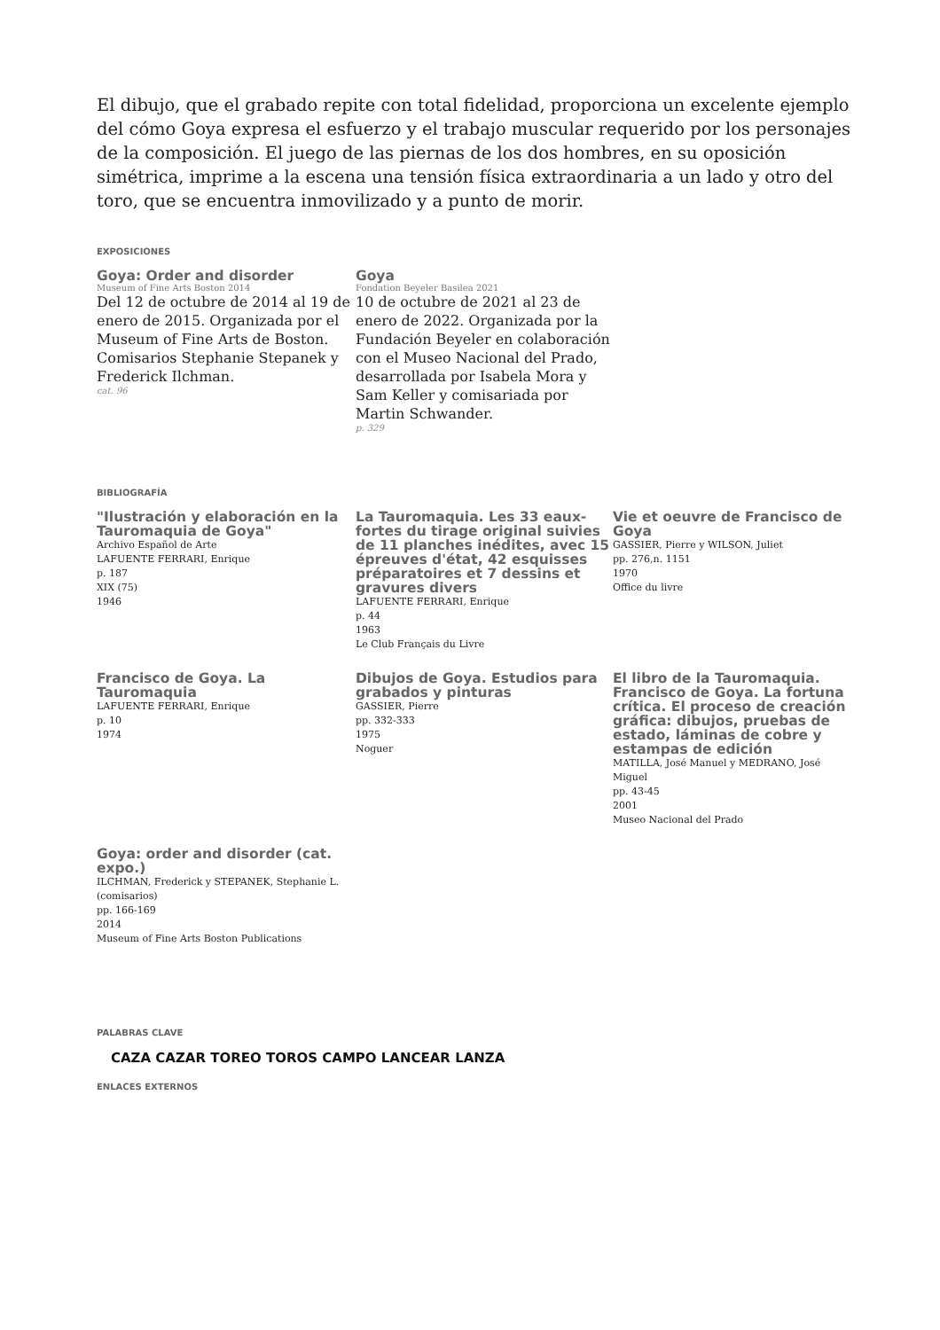El dibujo, que el grabado repite con total fidelidad, proporciona un excelente ejemplo del cómo Goya expresa el esfuerzo y el trabajo muscular requerido por los personajes de la composición. El juego de las piernas de los dos hombres, en su oposición simétrica, imprime a la escena una tensión física extraordinaria a un lado y otro del toro, que se encuentra inmovilizado y a punto de morir.
EXPOSICIONES
Goya: Order and disorder
Museum of Fine Arts Boston 2014
Del 12 de octubre de 2014 al 19 de enero de 2015. Organizada por el Museum of Fine Arts de Boston. Comisarios Stephanie Stepanek y Frederick Ilchman.
cat. 96
Goya
Fondation Beyeler Basilea 2021
10 de octubre de 2021 al 23 de enero de 2022. Organizada por la Fundación Beyeler en colaboración con el Museo Nacional del Prado, desarrollada por Isabela Mora y Sam Keller y comisariada por Martin Schwander.
p. 329
BIBLIOGRAFÍA
"Ilustración y elaboración en la Tauromaquia de Goya"
Archivo Español de Arte
LAFUENTE FERRARI, Enrique
p. 187
XIX (75)
1946
La Tauromaquia. Les 33 eaux-fortes du tirage original suivies de 11 planches inédites, avec 15 épreuves d'état, 42 esquisses préparatoires et 7 dessins et gravures divers
LAFUENTE FERRARI, Enrique
p. 44
1963
Le Club Français du Livre
Vie et oeuvre de Francisco de Goya
GASSIER, Pierre y WILSON, Juliet
pp. 276,n. 1151
1970
Office du livre
Francisco de Goya. La Tauromaquia
LAFUENTE FERRARI, Enrique
p. 10
1974
Dibujos de Goya. Estudios para grabados y pinturas
GASSIER, Pierre
pp. 332-333
1975
Noguer
El libro de la Tauromaquia. Francisco de Goya. La fortuna crítica. El proceso de creación gráfica: dibujos, pruebas de estado, láminas de cobre y estampas de edición
MATILLA, José Manuel y MEDRANO, José Miguel
pp. 43-45
2001
Museo Nacional del Prado
Goya: order and disorder (cat. expo.)
ILCHMAN, Frederick y STEPANEK, Stephanie L. (comisarios)
pp. 166-169
2014
Museum of Fine Arts Boston Publications
PALABRAS CLAVE
CAZA CAZAR TOREO TOROS CAMPO LANCEAR LANZA
ENLACES EXTERNOS